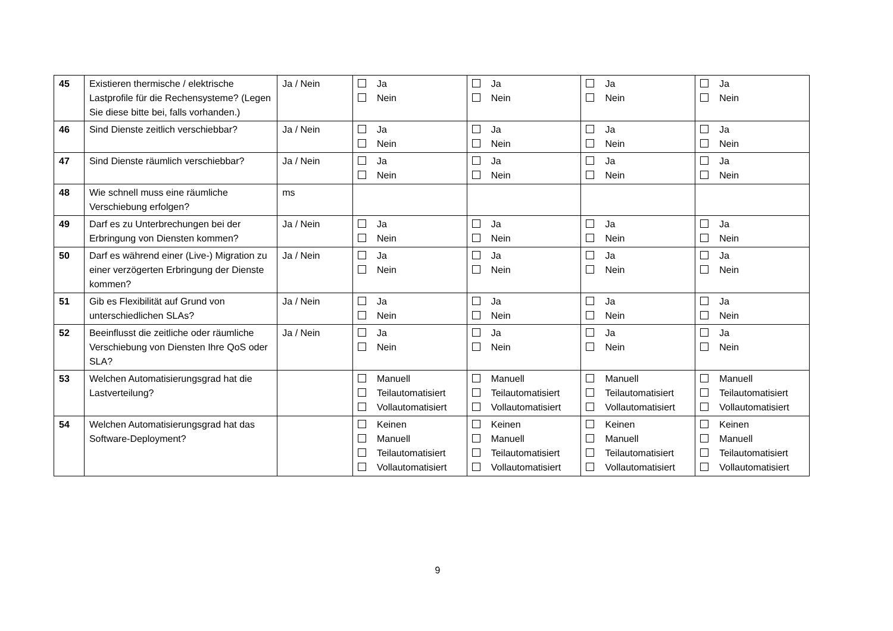| 45 | Existieren thermische / elektrische Lastprofile für die Rechensysteme? (Legen Sie diese bitte bei, falls vorhanden.) | Ja / Nein | Ja Nein | Ja Nein | Ja Nein | Ja Nein |
| 46 | Sind Dienste zeitlich verschiebbar? | Ja / Nein | Ja Nein | Ja Nein | Ja Nein | Ja Nein |
| 47 | Sind Dienste räumlich verschiebbar? | Ja / Nein | Ja Nein | Ja Nein | Ja Nein | Ja Nein |
| 48 | Wie schnell muss eine räumliche Verschiebung erfolgen? | ms | | | | |
| 49 | Darf es zu Unterbrechungen bei der Erbringung von Diensten kommen? | Ja / Nein | Ja Nein | Ja Nein | Ja Nein | Ja Nein |
| 50 | Darf es während einer (Live-) Migration zu einer verzögerten Erbringung der Dienste kommen? | Ja / Nein | Ja Nein | Ja Nein | Ja Nein | Ja Nein |
| 51 | Gib es Flexibilität auf Grund von unterschiedlichen SLAs? | Ja / Nein | Ja Nein | Ja Nein | Ja Nein | Ja Nein |
| 52 | Beeinflusst die zeitliche oder räumliche Verschiebung von Diensten Ihre QoS oder SLA? | Ja / Nein | Ja Nein | Ja Nein | Ja Nein | Ja Nein |
| 53 | Welchen Automatisierungsgrad hat die Lastverteilung? | | Manuell Teilautomatisiert Vollautomatisiert | Manuell Teilautomatisiert Vollautomatisiert | Manuell Teilautomatisiert Vollautomatisiert | Manuell Teilautomatisiert Vollautomatisiert |
| 54 | Welchen Automatisierungsgrad hat das Software-Deployment? | | Keinen Manuell Teilautomatisiert Vollautomatisiert | Keinen Manuell Teilautomatisiert Vollautomatisiert | Keinen Manuell Teilautomatisiert Vollautomatisiert | Keinen Manuell Teilautomatisiert Vollautomatisiert |
9